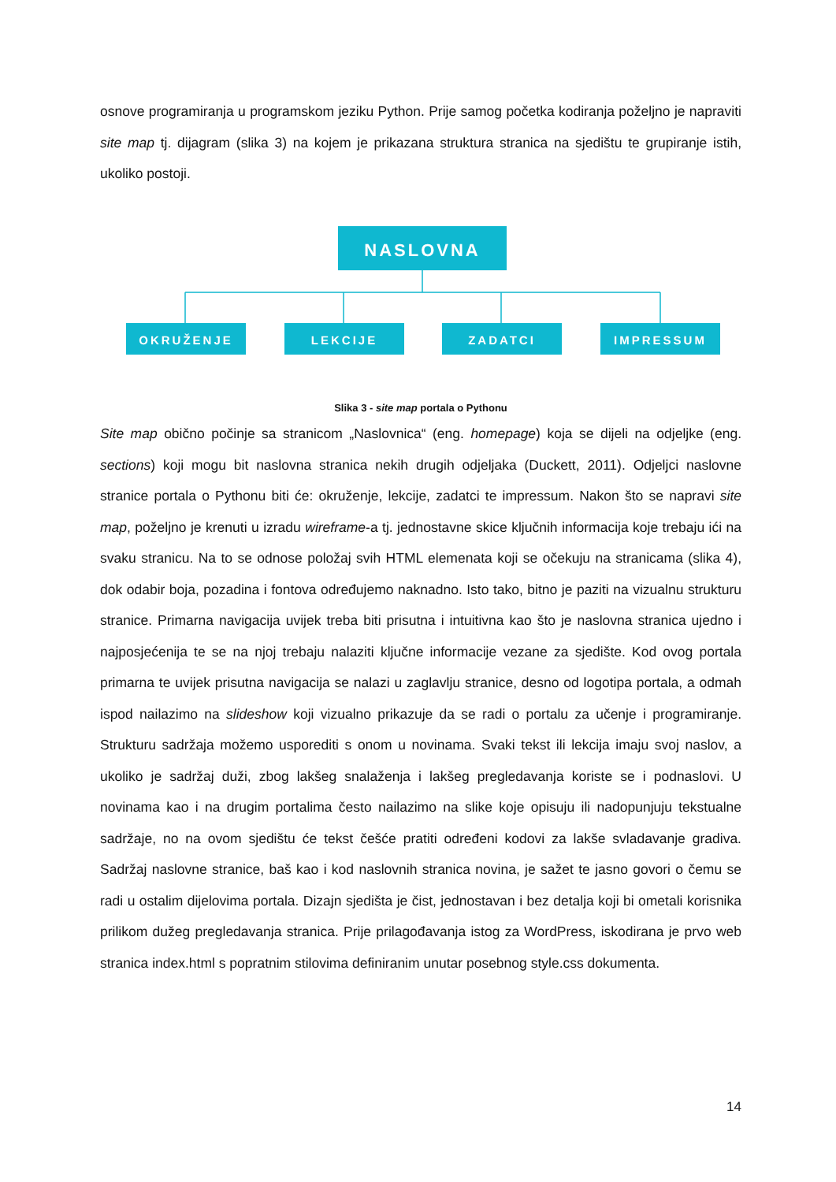osnove programiranja u programskom jeziku Python. Prije samog početka kodiranja poželjno je napraviti site map tj. dijagram (slika 3) na kojem je prikazana struktura stranica na sjedištu te grupiranje istih, ukoliko postoji.
NASLOVNA
OKRUŽENJE
LEKCIJE
ZADATCI
IMPRESSUM
Slika 3 - site map portala o Pythonu
Site map obično počinje sa stranicom „Naslovnica“ (eng. homepage) koja se dijeli na odjeljke (eng. sections) koji mogu bit naslovna stranica nekih drugih odjeljaka (Duckett, 2011). Odjeljci naslovne stranice portala o Pythonu biti će: okruženje, lekcije, zadatci te impressum. Nakon što se napravi site map, poželjno je krenuti u izradu wireframe-a tj. jednostavne skice ključnih informacija koje trebaju ići na svaku stranicu. Na to se odnose položaj svih HTML elemenata koji se očekuju na stranicama (slika 4), dok odabir boja, pozadina i fontova određujemo naknadno. Isto tako, bitno je paziti na vizualnu strukturu stranice. Primarna navigacija uvijek treba biti prisutna i intuitivna kao što je naslovna stranica ujedno i najposjećenija te se na njoj trebaju nalaziti ključne informacije vezane za sjedište. Kod ovog portala primarna te uvijek prisutna navigacija se nalazi u zaglavlju stranice, desno od logotipa portala, a odmah ispod nailazimo na slideshow koji vizualno prikazuje da se radi o portalu za učenje i programiranje. Strukturu sadržaja možemo usporediti s onom u novinama. Svaki tekst ili lekcija imaju svoj naslov, a ukoliko je sadržaj duži, zbog lakšeg snalaženja i lakšeg pregledavanja koriste se i podnaslovi. U novinama kao i na drugim portalima često nailazimo na slike koje opisuju ili nadopunjuju tekstualne sadržaje, no na ovom sjedištu će tekst češće pratiti određeni kodovi za lakše svladavanje gradiva. Sadržaj naslovne stranice, baš kao i kod naslovnih stranica novina, je sažet te jasno govori o čemu se radi u ostalim dijelovima portala. Dizajn sjedišta je čist, jednostavan i bez detalja koji bi ometali korisnika prilikom dužeg pregledavanja stranica. Prije prilagođavanja istog za WordPress, iskodirana je prvo web stranica index.html s popratnim stilovima definiranim unutar posebnog style.css dokumenta.
14